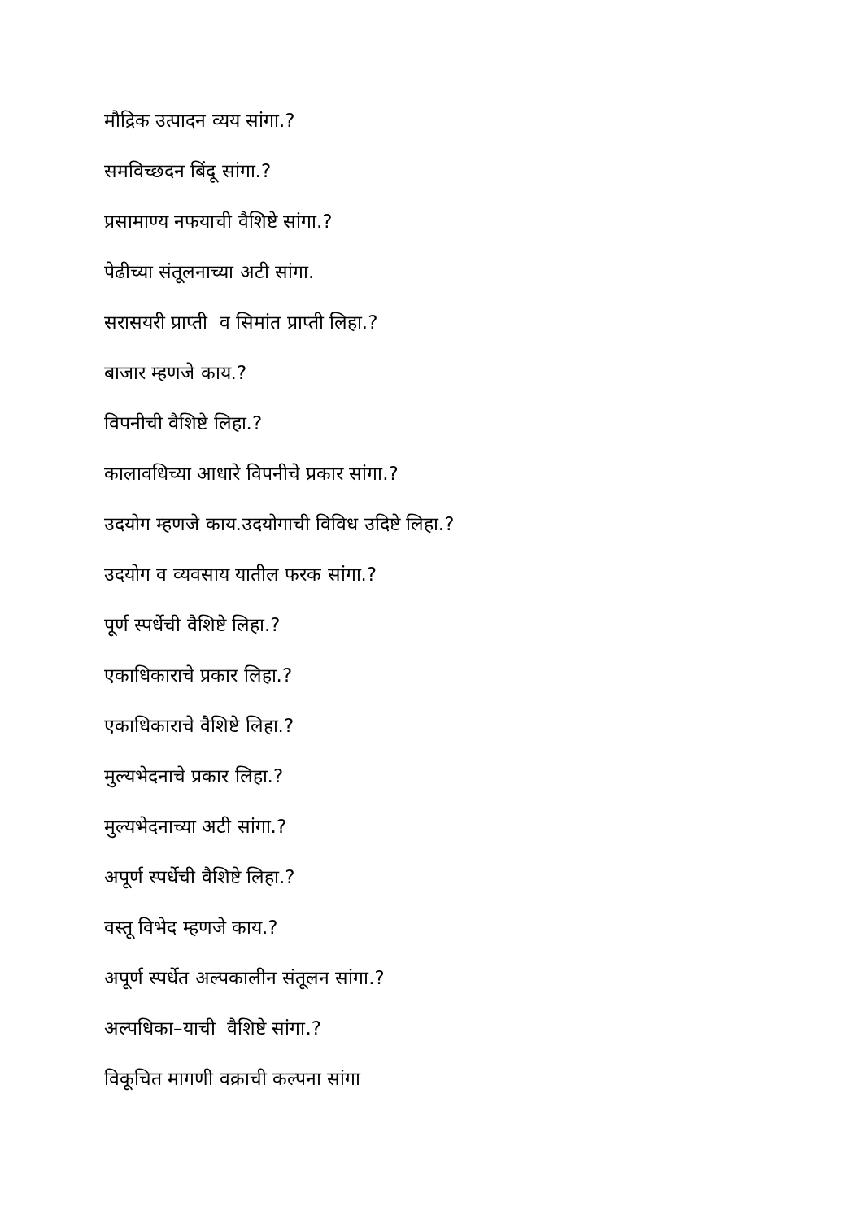मौद्रिक उत्पादन व्यय सांगा.?
समविच्छदन बिंदू सांगा.?
प्रसामाण्य नफयाची वैशिष्टे सांगा.?
पेढीच्या संतूलनाच्या अटी सांगा.
सरासयरी प्राप्ती व सिमांत प्राप्ती लिहा.?
बाजार म्हणजे काय.?
विपनीची वैशिष्टे लिहा.?
कालावधिच्या आधारे विपनीचे प्रकार सांगा.?
उदयोग म्हणजे काय.उदयोगाची विविध उदिष्टे लिहा.?
उदयोग व व्यवसाय यातील फरक सांगा.?
पूर्ण स्पर्धेची वैशिष्टे लिहा.?
एकाधिकाराचे प्रकार लिहा.?
एकाधिकाराचे वैशिष्टे लिहा.?
मुल्यभेदनाचे प्रकार लिहा.?
मुल्यभेदनाच्या अटी सांगा.?
अपूर्ण स्पर्धेची वैशिष्टे लिहा.?
वस्तू विभेद म्हणजे काय.?
अपूर्ण स्पर्धेत अल्पकालीन संतूलन सांगा.?
अल्पधिका–याची वैशिष्टे सांगा.?
विकूचित मागणी वक्राची कल्पना सांगा